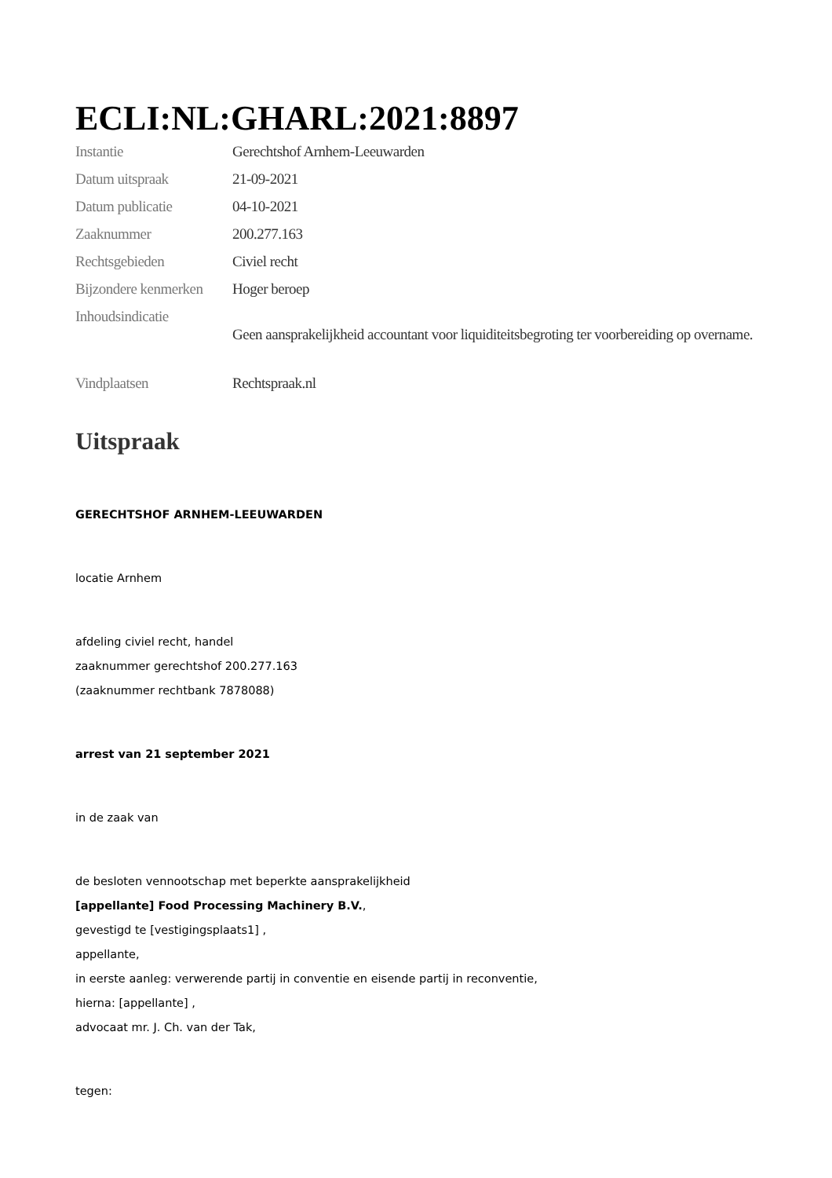ECLI:NL:GHARL:2021:8897
| Instantie | Gerechtshof Arnhem-Leeuwarden |
| Datum uitspraak | 21-09-2021 |
| Datum publicatie | 04-10-2021 |
| Zaaknummer | 200.277.163 |
| Rechtsgebieden | Civiel recht |
| Bijzondere kenmerken | Hoger beroep |
| Inhoudsindicatie | Geen aansprakelijkheid accountant voor liquiditeitsbegroting ter voorbereiding op overname. |
| Vindplaatsen | Rechtspraak.nl |
Uitspraak
GERECHTSHOF ARNHEM-LEEUWARDEN
locatie Arnhem
afdeling civiel recht, handel
zaaknummer gerechtshof 200.277.163
(zaaknummer rechtbank 7878088)
arrest van 21 september 2021
in de zaak van
de besloten vennootschap met beperkte aansprakelijkheid
[appellante] Food Processing Machinery B.V.,
gevestigd te [vestigingsplaats1] ,
appellante,
in eerste aanleg: verwerende partij in conventie en eisende partij in reconventie,
hierna: [appellante] ,
advocaat mr. J. Ch. van der Tak,
tegen: